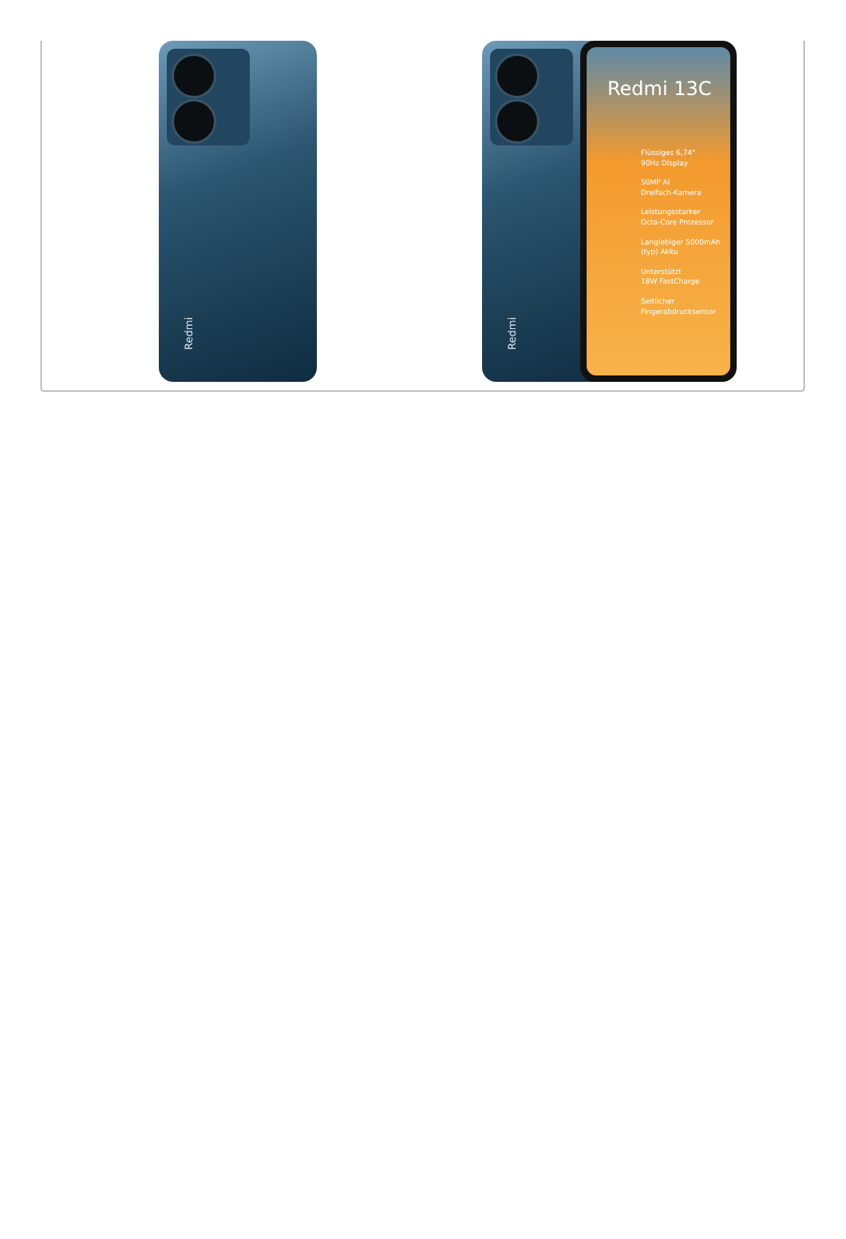Redmi
Redmi
Redmi 13C
Flüssiges 6,74"
90Hz Display
50MP AI
Dreifach-Kamera
Leistungsstarker
Octa-Core Prozessor
Langlebiger 5000mAh
(typ) Akku
Unterstützt
18W FastCharge
Seitlicher
Fingerabdrucksensor